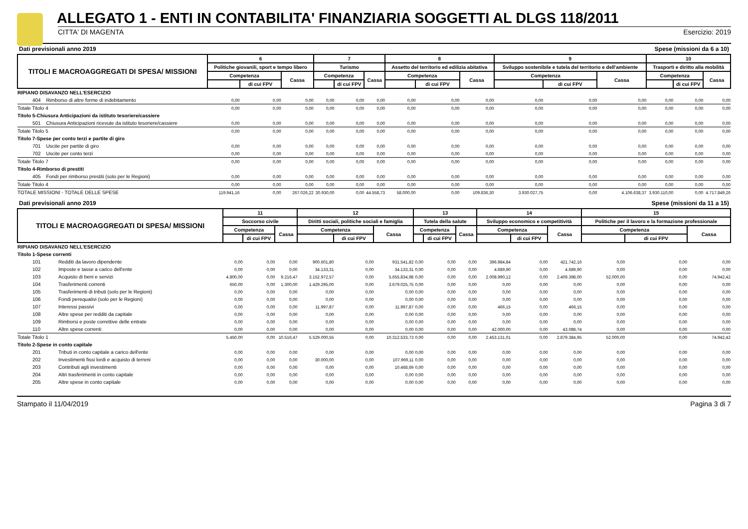ALLEGATO 1 - ENTI IN CONTABILITA' FINANZIARIA SOGGETTI AL DLGS 118/2011
CITTA' DI MAGENTA Esercizio: 2019
Dati previsionali anno 2019 Spese (missioni da 6 a 10)
| TITOLI E MACROAGGREGATI DI SPESA/ MISSIONI | | 6 | | | 7 | | | 8 | | | 9 | | | 10 | | |
| --- | --- | --- | --- | --- | --- | --- | --- | --- | --- | --- | --- | --- | --- | --- | --- | --- |
| | | Politiche giovanili, sport e tempo libero | | | Turismo | | | Assetto del territorio ed edilizia abitativa | | | Sviluppo sostenibile e tutela del territorio e dell'ambiente | | | Trasporti e diritto alla mobilità | | |
| | | Competenza | | Cassa | Competenza | | Cassa | Competenza | | Cassa | Competenza | | Cassa | Competenza | | Cassa |
| | | | di cui FPV | | | di cui FPV | | | di cui FPV | | | di cui FPV | | | di cui FPV | |
| RIPIANO DISAVANZO NELL'ESERCIZIO | | | | | | | | | | | | | | | | |
| 404 | Rimborso di altre forme di indebitamento | 0,00 | 0,00 | 0,00 | 0,00 | 0,00 | 0,00 | 0,00 | 0,00 | 0,00 | 0,00 | 0,00 | 0,00 | 0,00 | 0,00 | 0,00 |
| Totale Titolo 4 | | 0,00 | 0,00 | 0,00 | 0,00 | 0,00 | 0,00 | 0,00 | 0,00 | 0,00 | 0,00 | 0,00 | 0,00 | 0,00 | 0,00 | 0,00 |
| Titolo 5-Chiusura Anticipazioni da istituto tesoriere/cassiere | | | | | | | | | | | | | | | | |
| 501 | Chiusura Anticipazioni ricevute da istituto tesoriere/cassiere | 0,00 | 0,00 | 0,00 | 0,00 | 0,00 | 0,00 | 0,00 | 0,00 | 0,00 | 0,00 | 0,00 | 0,00 | 0,00 | 0,00 | 0,00 |
| Totale Titolo 5 | | 0,00 | 0,00 | 0,00 | 0,00 | 0,00 | 0,00 | 0,00 | 0,00 | 0,00 | 0,00 | 0,00 | 0,00 | 0,00 | 0,00 | 0,00 |
| Titolo 7-Spese per conto terzi e partite di giro | | | | | | | | | | | | | | | | |
| 701 | Uscite per partite di giro | 0,00 | 0,00 | 0,00 | 0,00 | 0,00 | 0,00 | 0,00 | 0,00 | 0,00 | 0,00 | 0,00 | 0,00 | 0,00 | 0,00 | 0,00 |
| 702 | Uscite per conto terzi | 0,00 | 0,00 | 0,00 | 0,00 | 0,00 | 0,00 | 0,00 | 0,00 | 0,00 | 0,00 | 0,00 | 0,00 | 0,00 | 0,00 | 0,00 |
| Totale Titolo 7 | | 0,00 | 0,00 | 0,00 | 0,00 | 0,00 | 0,00 | 0,00 | 0,00 | 0,00 | 0,00 | 0,00 | 0,00 | 0,00 | 0,00 | 0,00 |
| Titolo 4-Rimborso di prestiti | | | | | | | | | | | | | | | | |
| 405 | Fondi per rimborso prestiti (solo per le Regioni) | 0,00 | 0,00 | 0,00 | 0,00 | 0,00 | 0,00 | 0,00 | 0,00 | 0,00 | 0,00 | 0,00 | 0,00 | 0,00 | 0,00 | 0,00 |
| Totale Titolo 4 | | 0,00 | 0,00 | 0,00 | 0,00 | 0,00 | 0,00 | 0,00 | 0,00 | 0,00 | 0,00 | 0,00 | 0,00 | 0,00 | 0,00 | 0,00 |
| TOTALE MISSIONI - TOTALE DELLE SPESE | | 119.941,16 | 0,00 | 267.026,22 | 30.930,00 | 0,00 | 44.558,73 | 58.000,00 | 0,00 | 109.836,30 | 3.930.027,75 | 0,00 | 4.106.638,37 | 3.930.110,00 | 0,00 | 4.717.849,26 |
Dati previsionali anno 2019 Spese (missioni da 11 a 15)
| TITOLI E MACROAGGREGATI DI SPESA/ MISSIONI | | 11 | | | 12 | | | 13 | | | 14 | | | 15 | | |
| --- | --- | --- | --- | --- | --- | --- | --- | --- | --- | --- | --- | --- | --- | --- | --- | --- |
| | | Soccorso civile | | | Diritti sociali, politiche sociali e famiglia | | | Tutela della salute | | | Sviluppo economico e competitività | | | Politiche per il lavoro e la formazione professionale | | |
| | | Competenza | | Cassa | Competenza | | Cassa | Competenza | | Cassa | Competenza | | Cassa | Competenza | | Cassa |
| | | | di cui FPV | | | di cui FPV | | | di cui FPV | | | di cui FPV | | | di cui FPV | |
| RIPIANO DISAVANZO NELL'ESERCIZIO | | | | | | | | | | | | | | | | |
| Titolo 1-Spese correnti | | | | | | | | | | | | | | | | |
| 101 | Redditi da lavoro dipendente | 0,00 | 0,00 | 0,00 | 900.601,80 | 0,00 | 931.541,82 | 0,00 | 0,00 | 0,00 | 396.984,84 | 0,00 | 421.742,16 | 0,00 | 0,00 | 0,00 |
| 102 | Imposte e tasse a carico dell'ente | 0,00 | 0,00 | 0,00 | 34.133,31 | 0,00 | 34.133,31 | 0,00 | 0,00 | 0,00 | 4.689,90 | 0,00 | 4.689,90 | 0,00 | 0,00 | 0,00 |
| 103 | Acquisto di beni e servizi | 4.800,00 | 0,00 | 9.216,47 | 3.152.972,57 | 0,00 | 5.655.834,98 | 0,00 | 0,00 | 0,00 | 2.008.990,12 | 0,00 | 2.409.398,00 | 52.000,00 | 0,00 | 74.942,42 |
| 104 | Trasferimenti correnti | 650,00 | 0,00 | 1.300,00 | 1.429.295,00 | 0,00 | 3.679.025,75 | 0,00 | 0,00 | 0,00 | 0,00 | 0,00 | 0,00 | 0,00 | 0,00 | 0,00 |
| 105 | Trasferimenti di tributi (solo per le Regioni) | 0,00 | 0,00 | 0,00 | 0,00 | 0,00 | 0,00 | 0,00 | 0,00 | 0,00 | 0,00 | 0,00 | 0,00 | 0,00 | 0,00 | 0,00 |
| 106 | Fondi perequativi (solo per le Regioni) | 0,00 | 0,00 | 0,00 | 0,00 | 0,00 | 0,00 | 0,00 | 0,00 | 0,00 | 0,00 | 0,00 | 0,00 | 0,00 | 0,00 | 0,00 |
| 107 | Interessi passivi | 0,00 | 0,00 | 0,00 | 11.997,87 | 0,00 | 11.997,87 | 0,00 | 0,00 | 0,00 | 466,15 | 0,00 | 466,15 | 0,00 | 0,00 | 0,00 |
| 108 | Altre spese per redditi da capitale | 0,00 | 0,00 | 0,00 | 0,00 | 0,00 | 0,00 | 0,00 | 0,00 | 0,00 | 0,00 | 0,00 | 0,00 | 0,00 | 0,00 | 0,00 |
| 109 | Rimborsi e poste correttive delle entrate | 0,00 | 0,00 | 0,00 | 0,00 | 0,00 | 0,00 | 0,00 | 0,00 | 0,00 | 0,00 | 0,00 | 0,00 | 0,00 | 0,00 | 0,00 |
| 110 | Altre spese correnti | 0,00 | 0,00 | 0,00 | 0,00 | 0,00 | 0,00 | 0,00 | 0,00 | 0,00 | 42.000,00 | 0,00 | 43.088,74 | 0,00 | 0,00 | 0,00 |
| Totale Titolo 1 | | 5.450,00 | 0,00 | 10.516,47 | 5.529.000,55 | 0,00 | 10.312.533,73 | 0,00 | 0,00 | 0,00 | 2.453.131,01 | 0,00 | 2.879.384,95 | 52.000,00 | 0,00 | 74.942,42 |
| Titolo 2-Spese in conto capitale | | | | | | | | | | | | | | | | |
| 201 | Tributi in conto capitale a carico dell'ente | 0,00 | 0,00 | 0,00 | 0,00 | 0,00 | 0,00 | 0,00 | 0,00 | 0,00 | 0,00 | 0,00 | 0,00 | 0,00 | 0,00 | 0,00 |
| 202 | Investimenti fissi lordi e acquisto di terreni | 0,00 | 0,00 | 0,00 | 30.000,00 | 0,00 | 107.969,11 | 0,00 | 0,00 | 0,00 | 0,00 | 0,00 | 0,00 | 0,00 | 0,00 | 0,00 |
| 203 | Contributi agli investimenti | 0,00 | 0,00 | 0,00 | 0,00 | 0,00 | 10.468,69 | 0,00 | 0,00 | 0,00 | 0,00 | 0,00 | 0,00 | 0,00 | 0,00 | 0,00 |
| 204 | Altri trasferimenti in conto capitale | 0,00 | 0,00 | 0,00 | 0,00 | 0,00 | 0,00 | 0,00 | 0,00 | 0,00 | 0,00 | 0,00 | 0,00 | 0,00 | 0,00 | 0,00 |
| 205 | Altre spese in conto capitale | 0,00 | 0,00 | 0,00 | 0,00 | 0,00 | 0,00 | 0,00 | 0,00 | 0,00 | 0,00 | 0,00 | 0,00 | 0,00 | 0,00 | 0,00 |
Stampato il 11/04/2019 Pagina 3 di 7